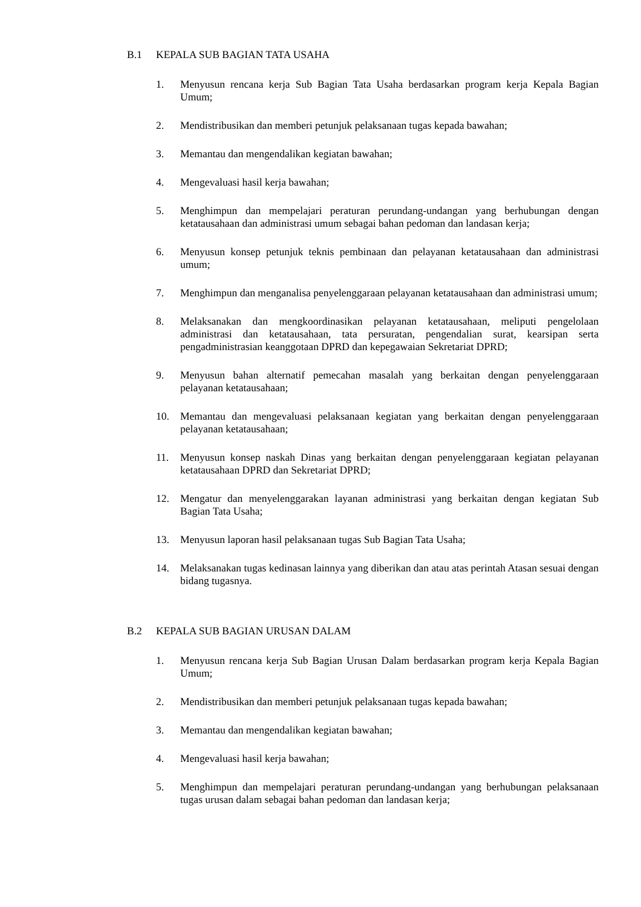B.1 KEPALA SUB BAGIAN TATA USAHA
1. Menyusun rencana kerja Sub Bagian Tata Usaha berdasarkan program kerja Kepala Bagian Umum;
2. Mendistribusikan dan memberi petunjuk pelaksanaan tugas kepada bawahan;
3. Memantau dan mengendalikan kegiatan bawahan;
4. Mengevaluasi hasil kerja bawahan;
5. Menghimpun dan mempelajari peraturan perundang-undangan yang berhubungan dengan ketatausahaan dan administrasi umum sebagai bahan pedoman dan landasan kerja;
6. Menyusun konsep petunjuk teknis pembinaan dan pelayanan ketatausahaan dan administrasi umum;
7. Menghimpun dan menganalisa penyelenggaraan pelayanan ketatausahaan dan administrasi umum;
8. Melaksanakan dan mengkoordinasikan pelayanan ketatausahaan, meliputi pengelolaan administrasi dan ketatausahaan, tata persuratan, pengendalian surat, kearsipan serta pengadministrasian keanggotaan DPRD dan kepegawaian Sekretariat DPRD;
9. Menyusun bahan alternatif pemecahan masalah yang berkaitan dengan penyelenggaraan pelayanan ketatausahaan;
10. Memantau dan mengevaluasi pelaksanaan kegiatan yang berkaitan dengan penyelenggaraan pelayanan ketatausahaan;
11. Menyusun konsep naskah Dinas yang berkaitan dengan penyelenggaraan kegiatan pelayanan ketatausahaan DPRD dan Sekretariat DPRD;
12. Mengatur dan menyelenggarakan layanan administrasi yang berkaitan dengan kegiatan Sub Bagian Tata Usaha;
13. Menyusun laporan hasil pelaksanaan tugas Sub Bagian Tata Usaha;
14. Melaksanakan tugas kedinasan lainnya yang diberikan dan atau atas perintah Atasan sesuai dengan bidang tugasnya.
B.2 KEPALA SUB BAGIAN URUSAN DALAM
1. Menyusun rencana kerja Sub Bagian Urusan Dalam berdasarkan program kerja Kepala Bagian Umum;
2. Mendistribusikan dan memberi petunjuk pelaksanaan tugas kepada bawahan;
3. Memantau dan mengendalikan kegiatan bawahan;
4. Mengevaluasi hasil kerja bawahan;
5. Menghimpun dan mempelajari peraturan perundang-undangan yang berhubungan pelaksanaan tugas urusan dalam sebagai bahan pedoman dan landasan kerja;